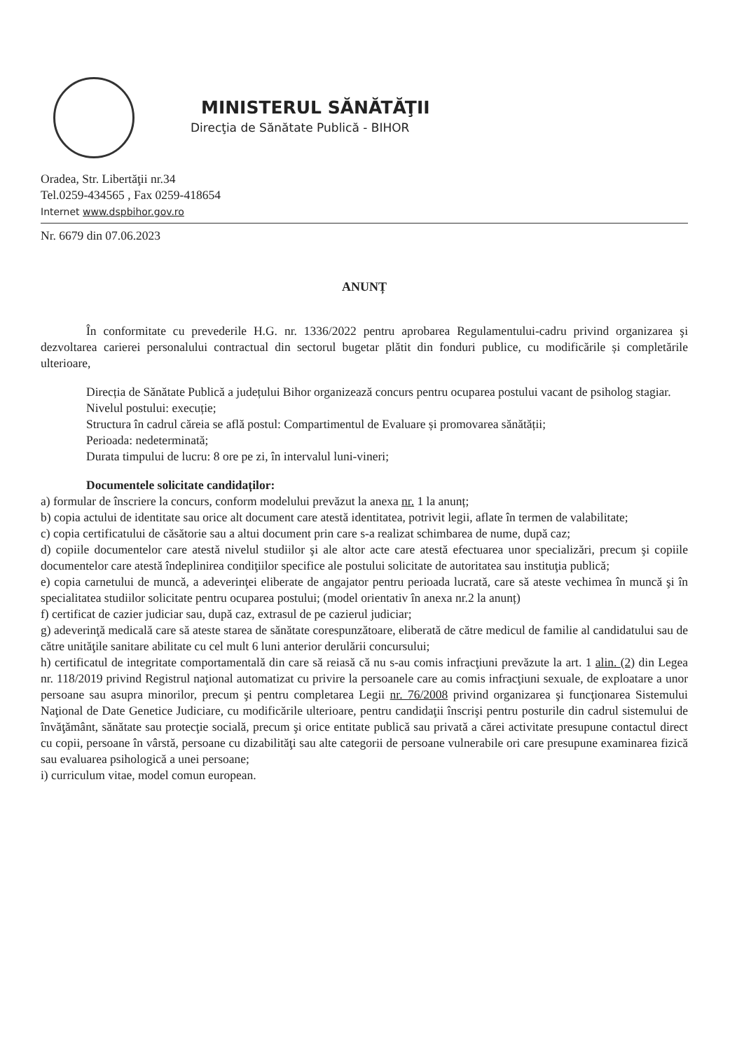MINISTERUL SĂNĂTĂŢII
Direcţia de Sănătate Publică - BIHOR
Oradea, Str. Libertăţii nr.34
Tel.0259-434565 , Fax 0259-418654
Internet www.dspbihor.gov.ro
Nr. 6679 din 07.06.2023
ANUNȚ
În conformitate cu prevederile H.G. nr. 1336/2022 pentru aprobarea Regulamentului-cadru privind organizarea şi dezvoltarea carierei personalului contractual din sectorul bugetar plătit din fonduri publice, cu modificările și completările ulterioare,
Direcția de Sănătate Publică a județului Bihor organizează concurs pentru ocuparea postului vacant de psiholog stagiar.
Nivelul postului: execuție;
Structura în cadrul căreia se află postul: Compartimentul de Evaluare și promovarea sănătății;
Perioada: nedeterminată;
Durata timpului de lucru: 8 ore pe zi, în intervalul luni-vineri;
Documentele solicitate candidaților:
a) formular de înscriere la concurs, conform modelului prevăzut la anexa nr. 1 la anunț;
b) copia actului de identitate sau orice alt document care atestă identitatea, potrivit legii, aflate în termen de valabilitate;
c) copia certificatului de căsătorie sau a altui document prin care s-a realizat schimbarea de nume, după caz;
d) copiile documentelor care atestă nivelul studiilor şi ale altor acte care atestă efectuarea unor specializări, precum şi copiile documentelor care atestă îndeplinirea condiţiilor specifice ale postului solicitate de autoritatea sau instituţia publică;
e) copia carnetului de muncă, a adeverinţei eliberate de angajator pentru perioada lucrată, care să ateste vechimea în muncă şi în specialitatea studiilor solicitate pentru ocuparea postului; (model orientativ în anexa nr.2 la anunț)
f) certificat de cazier judiciar sau, după caz, extrasul de pe cazierul judiciar;
g) adeverinţă medicală care să ateste starea de sănătate corespunzătoare, eliberată de către medicul de familie al candidatului sau de către unităţile sanitare abilitate cu cel mult 6 luni anterior derulării concursului;
h) certificatul de integritate comportamentală din care să reiasă că nu s-au comis infracţiuni prevăzute la art. 1 alin. (2) din Legea nr. 118/2019 privind Registrul naţional automatizat cu privire la persoanele care au comis infracţiuni sexuale, de exploatare a unor persoane sau asupra minorilor, precum şi pentru completarea Legii nr. 76/2008 privind organizarea şi funcţionarea Sistemului Naţional de Date Genetice Judiciare, cu modificările ulterioare, pentru candidaţii înscrişi pentru posturile din cadrul sistemului de învăţământ, sănătate sau protecţie socială, precum şi orice entitate publică sau privată a cărei activitate presupune contactul direct cu copii, persoane în vârstă, persoane cu dizabilităţi sau alte categorii de persoane vulnerabile ori care presupune examinarea fizică sau evaluarea psihologică a unei persoane;
i) curriculum vitae, model comun european.